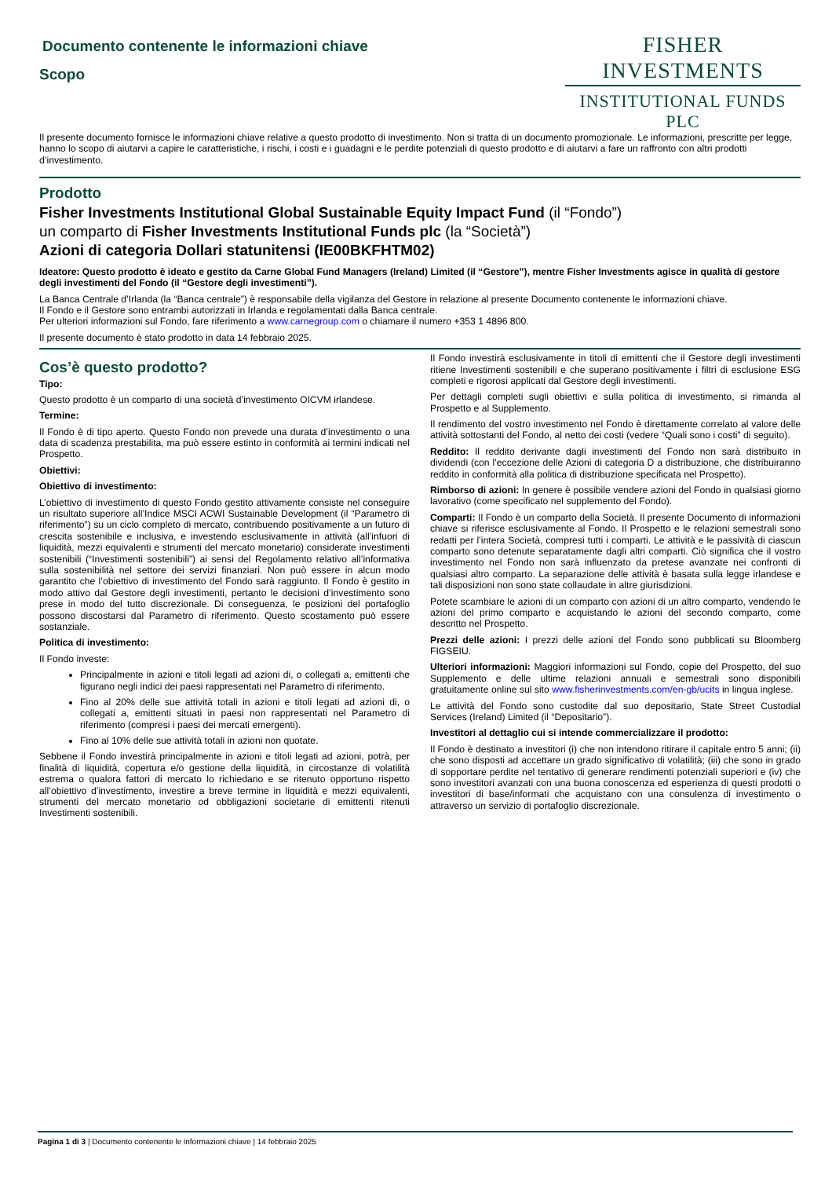Documento contenente le informazioni chiave
Scopo
FISHER INVESTMENTS
INSTITUTIONAL FUNDS PLC
Il presente documento fornisce le informazioni chiave relative a questo prodotto di investimento. Non si tratta di un documento promozionale. Le informazioni, prescritte per legge, hanno lo scopo di aiutarvi a capire le caratteristiche, i rischi, i costi e i guadagni e le perdite potenziali di questo prodotto e di aiutarvi a fare un raffronto con altri prodotti d’investimento.
Prodotto
Fisher Investments Institutional Global Sustainable Equity Impact Fund (il “Fondo”)
un comparto di Fisher Investments Institutional Funds plc (la “Società”)
Azioni di categoria Dollari statunitensi (IE00BKFHTM02)
Ideatore: Questo prodotto è ideato e gestito da Carne Global Fund Managers (Ireland) Limited (il “Gestore”), mentre Fisher Investments agisce in qualità di gestore degli investimenti del Fondo (il “Gestore degli investimenti”).
La Banca Centrale d’Irlanda (la “Banca centrale”) è responsabile della vigilanza del Gestore in relazione al presente Documento contenente le informazioni chiave.
Il Fondo e il Gestore sono entrambi autorizzati in Irlanda e regolamentati dalla Banca centrale.
Per ulteriori informazioni sul Fondo, fare riferimento a www.carnegroup.com o chiamare il numero +353 1 4896 800.
Il presente documento è stato prodotto in data 14 febbraio 2025.
Cos’è questo prodotto?
Tipo:
Questo prodotto è un comparto di una società d’investimento OICVM irlandese.
Termine:
Il Fondo è di tipo aperto. Questo Fondo non prevede una durata d’investimento o una data di scadenza prestabilita, ma può essere estinto in conformità ai termini indicati nel Prospetto.
Obiettivi:
Obiettivo di investimento:
L’obiettivo di investimento di questo Fondo gestito attivamente consiste nel conseguire un risultato superiore all’Indice MSCI ACWI Sustainable Development (il “Parametro di riferimento”) su un ciclo completo di mercato, contribuendo positivamente a un futuro di crescita sostenibile e inclusiva, e investendo esclusivamente in attività (all’infuori di liquidità, mezzi equivalenti e strumenti del mercato monetario) considerate investimenti sostenibili (“Investimenti sostenibili”) ai sensi del Regolamento relativo all’informativa sulla sostenibilità nel settore dei servizi finanziari. Non può essere in alcun modo garantito che l’obiettivo di investimento del Fondo sarà raggiunto. Il Fondo è gestito in modo attivo dal Gestore degli investimenti, pertanto le decisioni d’investimento sono prese in modo del tutto discrezionale. Di conseguenza, le posizioni del portafoglio possono discostarsi dal Parametro di riferimento. Questo scostamento può essere sostanziale.
Politica di investimento:
Il Fondo investe:
Principalmente in azioni e titoli legati ad azioni di, o collegati a, emittenti che figurano negli indici dei paesi rappresentati nel Parametro di riferimento.
Fino al 20% delle sue attività totali in azioni e titoli legati ad azioni di, o collegati a, emittenti situati in paesi non rappresentati nel Parametro di riferimento (compresi i paesi dei mercati emergenti).
Fino al 10% delle sue attività totali in azioni non quotate.
Sebbene il Fondo investirà principalmente in azioni e titoli legati ad azioni, potrà, per finalità di liquidità, copertura e/o gestione della liquidità, in circostanze di volatilità estrema o qualora fattori di mercato lo richiedano e se ritenuto opportuno rispetto all’obiettivo d’investimento, investire a breve termine in liquidità e mezzi equivalenti, strumenti del mercato monetario od obbligazioni societarie di emittenti ritenuti Investimenti sostenibili.
Il Fondo investirà esclusivamente in titoli di emittenti che il Gestore degli investimenti ritiene Investimenti sostenibili e che superano positivamente i filtri di esclusione ESG completi e rigorosi applicati dal Gestore degli investimenti.
Per dettagli completi sugli obiettivi e sulla politica di investimento, si rimanda al Prospetto e al Supplemento.
Il rendimento del vostro investimento nel Fondo è direttamente correlato al valore delle attività sottostanti del Fondo, al netto dei costi (vedere “Quali sono i costi” di seguito).
Reddito: Il reddito derivante dagli investimenti del Fondo non sarà distribuito in dividendi (con l’eccezione delle Azioni di categoria D a distribuzione, che distribuiranno reddito in conformità alla politica di distribuzione specificata nel Prospetto).
Rimborso di azioni: In genere è possibile vendere azioni del Fondo in qualsiasi giorno lavorativo (come specificato nel supplemento del Fondo).
Comparti: Il Fondo è un comparto della Società. Il presente Documento di informazioni chiave si riferisce esclusivamente al Fondo. Il Prospetto e le relazioni semestrali sono redatti per l’intera Società, compresi tutti i comparti. Le attività e le passività di ciascun comparto sono detenute separatamente dagli altri comparti. Ciò significa che il vostro investimento nel Fondo non sarà influenzato da pretese avanzate nei confronti di qualsiasi altro comparto. La separazione delle attività è basata sulla legge irlandese e tali disposizioni non sono state collaudate in altre giurisdizioni.
Potete scambiare le azioni di un comparto con azioni di un altro comparto, vendendo le azioni del primo comparto e acquistando le azioni del secondo comparto, come descritto nel Prospetto.
Prezzi delle azioni: I prezzi delle azioni del Fondo sono pubblicati su Bloomberg FIGSEIU.
Ulteriori informazioni: Maggiori informazioni sul Fondo, copie del Prospetto, del suo Supplemento e delle ultime relazioni annuali e semestrali sono disponibili gratuitamente online sul sito www.fisherinvestments.com/en-gb/ucits in lingua inglese.
Le attività del Fondo sono custodite dal suo depositario, State Street Custodial Services (Ireland) Limited (il “Depositario”).
Investitori al dettaglio cui si intende commercializzare il prodotto:
Il Fondo è destinato a investitori (i) che non intendono ritirare il capitale entro 5 anni; (ii) che sono disposti ad accettare un grado significativo di volatilità; (iii) che sono in grado di sopportare perdite nel tentativo di generare rendimenti potenziali superiori e (iv) che sono investitori avanzati con una buona conoscenza ed esperienza di questi prodotti o investitori di base/informati che acquistano con una consulenza di investimento o attraverso un servizio di portafoglio discrezionale.
Pagina 1 di 3 | Documento contenente le informazioni chiave | 14 febbraio 2025